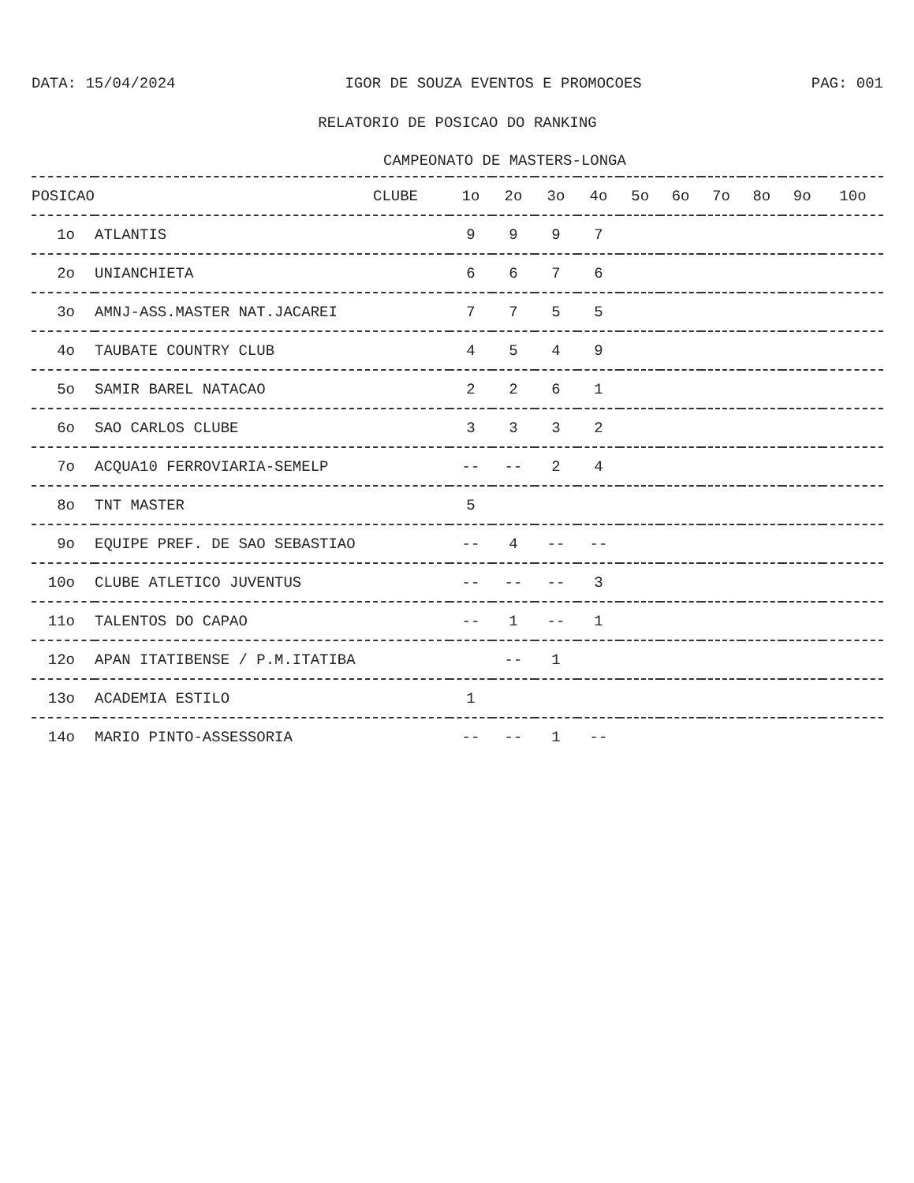DATA: 15/04/2024 IGOR DE SOUZA EVENTOS E PROMOCOES PAG: 001
RELATORIO DE POSICAO DO RANKING
CAMPEONATO DE MASTERS-LONGA
| POSICAO | CLUBE | 1o | 2o | 3o | 4o | 5o | 6o | 7o | 8o | 9o | 10o |
| --- | --- | --- | --- | --- | --- | --- | --- | --- | --- | --- | --- |
| 1o | ATLANTIS | 9 | 9 | 9 | 7 | | | | | | |
| 2o | UNIANCHIETA | 6 | 6 | 7 | 6 | | | | | | |
| 3o | AMNJ-ASS.MASTER NAT.JACAREI | 7 | 7 | 5 | 5 | | | | | | |
| 4o | TAUBATE COUNTRY CLUB | 4 | 5 | 4 | 9 | | | | | | |
| 5o | SAMIR BAREL NATACAO | 2 | 2 | 6 | 1 | | | | | | |
| 6o | SAO CARLOS CLUBE | 3 | 3 | 3 | 2 | | | | | | |
| 7o | ACQUA10 FERROVIARIA-SEMELP | -- | -- | 2 | 4 | | | | | | |
| 8o | TNT MASTER | 5 | | | | | | | | | |
| 9o | EQUIPE PREF. DE SAO SEBASTIAO | -- | 4 | -- | -- | | | | | | |
| 10o | CLUBE ATLETICO JUVENTUS | -- | -- | -- | 3 | | | | | | |
| 11o | TALENTOS DO CAPAO | -- | 1 | -- | 1 | | | | | | |
| 12o | APAN ITATIBENSE / P.M.ITATIBA | | -- | 1 | | | | | | | |
| 13o | ACADEMIA ESTILO | 1 | | | | | | | | | |
| 14o | MARIO PINTO-ASSESSORIA | -- | -- | 1 | -- | | | | | | |